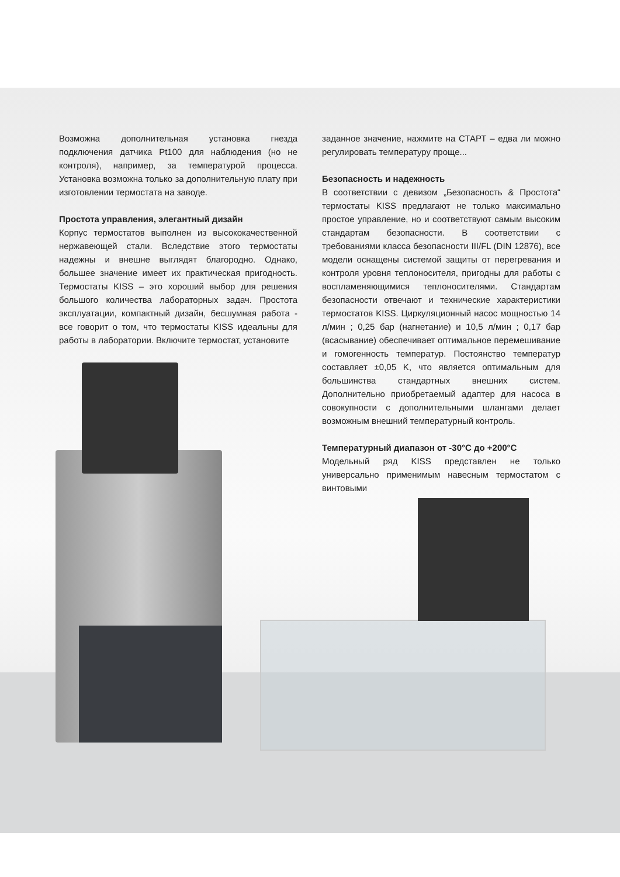Возможна дополнительная установка гнезда подключения датчика Pt100 для наблюдения (но не контроля), например, за температурой процесса. Установка возможна только за дополнительную плату при изготовлении термостата на заводе.
Простота управления, элегантный дизайн
Корпус термостатов выполнен из высококачественной нержавеющей стали. Вследствие этого термостаты надежны и внешне выглядят благородно. Однако, большее значение имеет их практическая пригодность. Термостаты KISS – это хороший выбор для решения большого количества лабораторных задач. Простота эксплуатации, компактный дизайн, бесшумная работа - все говорит о том, что термостаты KISS идеальны для работы в лаборатории. Включите термостат, установите
заданное значение, нажмите на СТАРТ – едва ли можно регулировать температуру проще...
Безопасность и надежность
В соответствии с девизом „Безопасность & Простота“ термостаты KISS предлагают не только максимально простое управление, но и соответствуют самым высоким стандартам безопасности. В соответствии с требованиями класса безопасности III/FL (DIN 12876), все модели оснащены системой защиты от перегревания и контроля уровня теплоносителя, пригодны для работы с воспламеняющимися теплоносителями. Стандартам безопасности отвечают и технические характеристики термостатов KISS. Циркуляционный насос мощностью 14 л/мин ; 0,25 бар (нагнетание) и 10,5 л/мин ; 0,17 бар (всасывание) обеспечивает оптимальное перемешивание и гомогенность температур. Постоянство температур составляет ±0,05 K, что является оптимальным для большинства стандартных внешних систем. Дополнительно приобретаемый адаптер для насоса в совокупности с дополнительными шлангами делает возможным внешний температурный контроль.
Температурный диапазон от -30°C до +200°C
Модельный ряд KISS представлен не только универсально применимым навесным термостатом с винтовыми